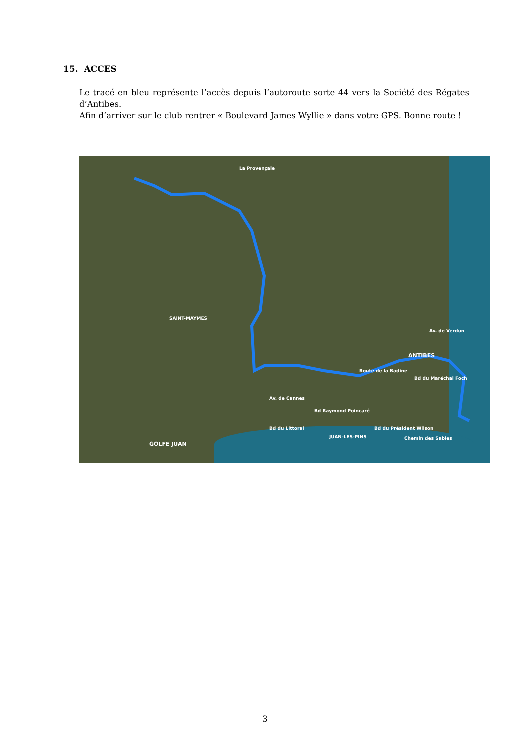15. ACCES
Le tracé en bleu représente l’accès depuis l’autoroute sorte 44 vers la Société des Régates d’Antibes.
Afin d’arriver sur le club rentrer « Boulevard James Wyllie » dans votre GPS. Bonne route !
SAINT-MAYMES
ANTIBES
GOLFE JUAN
JUAN-LES-PINS
La Provençale
Route de la Badine
Av. de Cannes
Bd Raymond Poincaré
Bd du Littoral
Av. de Verdun
Bd du Maréchal Foch
Chemin des Sables
Bd du Président Wilson
3